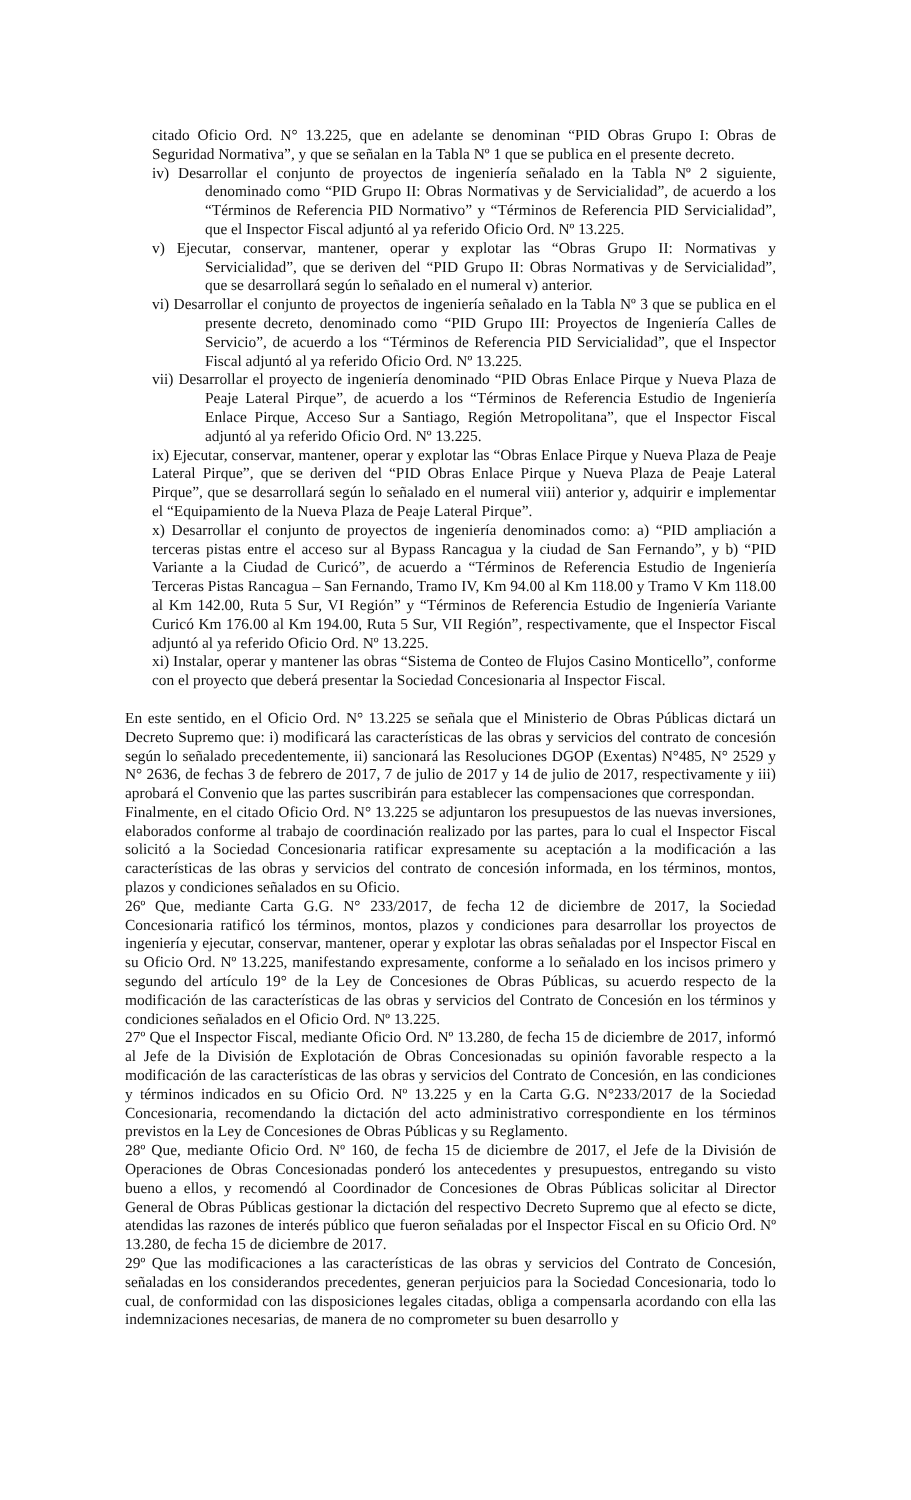citado Oficio Ord. N° 13.225, que en adelante se denominan “PID Obras Grupo I: Obras de Seguridad Normativa”, y que se señalan en la Tabla Nº 1 que se publica en el presente decreto.
iv) Desarrollar el conjunto de proyectos de ingeniería señalado en la Tabla Nº 2 siguiente, denominado como “PID Grupo II: Obras Normativas y de Servicialidad”, de acuerdo a los “Términos de Referencia PID Normativo” y “Términos de Referencia PID Servicialidad”, que el Inspector Fiscal adjuntó al ya referido Oficio Ord. Nº 13.225.
v) Ejecutar, conservar, mantener, operar y explotar las “Obras Grupo II: Normativas y Servicialidad”, que se deriven del “PID Grupo II: Obras Normativas y de Servicialidad”, que se desarrollará según lo señalado en el numeral v) anterior.
vi) Desarrollar el conjunto de proyectos de ingeniería señalado en la Tabla Nº 3 que se publica en el presente decreto, denominado como “PID Grupo III: Proyectos de Ingeniería Calles de Servicio”, de acuerdo a los “Términos de Referencia PID Servicialidad”, que el Inspector Fiscal adjuntó al ya referido Oficio Ord. Nº 13.225.
vii) Desarrollar el proyecto de ingeniería denominado “PID Obras Enlace Pirque y Nueva Plaza de Peaje Lateral Pirque”, de acuerdo a los “Términos de Referencia Estudio de Ingeniería Enlace Pirque, Acceso Sur a Santiago, Región Metropolitana”, que el Inspector Fiscal adjuntó al ya referido Oficio Ord. Nº 13.225.
ix) Ejecutar, conservar, mantener, operar y explotar las “Obras Enlace Pirque y Nueva Plaza de Peaje Lateral Pirque”, que se deriven del “PID Obras Enlace Pirque y Nueva Plaza de Peaje Lateral Pirque”, que se desarrollará según lo señalado en el numeral viii) anterior y, adquirir e implementar el “Equipamiento de la Nueva Plaza de Peaje Lateral Pirque”.
x) Desarrollar el conjunto de proyectos de ingeniería denominados como: a) “PID ampliación a terceras pistas entre el acceso sur al Bypass Rancagua y la ciudad de San Fernando”, y b) “PID Variante a la Ciudad de Curicó”, de acuerdo a “Términos de Referencia Estudio de Ingeniería Terceras Pistas Rancagua – San Fernando, Tramo IV, Km 94.00 al Km 118.00 y Tramo V Km 118.00 al Km 142.00, Ruta 5 Sur, VI Región” y “Términos de Referencia Estudio de Ingeniería Variante Curicó Km 176.00 al Km 194.00, Ruta 5 Sur, VII Región”, respectivamente, que el Inspector Fiscal adjuntó al ya referido Oficio Ord. Nº 13.225.
xi) Instalar, operar y mantener las obras “Sistema de Conteo de Flujos Casino Monticello”, conforme con el proyecto que deberá presentar la Sociedad Concesionaria al Inspector Fiscal.
En este sentido, en el Oficio Ord. N° 13.225 se señala que el Ministerio de Obras Públicas dictará un Decreto Supremo que: i) modificará las características de las obras y servicios del contrato de concesión según lo señalado precedentemente, ii) sancionará las Resoluciones DGOP (Exentas) N°485, N° 2529 y N° 2636, de fechas 3 de febrero de 2017, 7 de julio de 2017 y 14 de julio de 2017, respectivamente y iii) aprobará el Convenio que las partes suscribirán para establecer las compensaciones que correspondan.
Finalmente, en el citado Oficio Ord. N° 13.225 se adjuntaron los presupuestos de las nuevas inversiones, elaborados conforme al trabajo de coordinación realizado por las partes, para lo cual el Inspector Fiscal solicitó a la Sociedad Concesionaria ratificar expresamente su aceptación a la modificación a las características de las obras y servicios del contrato de concesión informada, en los términos, montos, plazos y condiciones señalados en su Oficio.
26º Que, mediante Carta G.G. N° 233/2017, de fecha 12 de diciembre de 2017, la Sociedad Concesionaria ratificó los términos, montos, plazos y condiciones para desarrollar los proyectos de ingeniería y ejecutar, conservar, mantener, operar y explotar las obras señaladas por el Inspector Fiscal en su Oficio Ord. Nº 13.225, manifestando expresamente, conforme a lo señalado en los incisos primero y segundo del artículo 19° de la Ley de Concesiones de Obras Públicas, su acuerdo respecto de la modificación de las características de las obras y servicios del Contrato de Concesión en los términos y condiciones señalados en el Oficio Ord. Nº 13.225.
27º Que el Inspector Fiscal, mediante Oficio Ord. Nº 13.280, de fecha 15 de diciembre de 2017, informó al Jefe de la División de Explotación de Obras Concesionadas su opinión favorable respecto a la modificación de las características de las obras y servicios del Contrato de Concesión, en las condiciones y términos indicados en su Oficio Ord. Nº 13.225 y en la Carta G.G. N°233/2017 de la Sociedad Concesionaria, recomendando la dictación del acto administrativo correspondiente en los términos previstos en la Ley de Concesiones de Obras Públicas y su Reglamento.
28º Que, mediante Oficio Ord. Nº 160, de fecha 15 de diciembre de 2017, el Jefe de la División de Operaciones de Obras Concesionadas ponderó los antecedentes y presupuestos, entregando su visto bueno a ellos, y recomendó al Coordinador de Concesiones de Obras Públicas solicitar al Director General de Obras Públicas gestionar la dictación del respectivo Decreto Supremo que al efecto se dicte, atendidas las razones de interés público que fueron señaladas por el Inspector Fiscal en su Oficio Ord. Nº 13.280, de fecha 15 de diciembre de 2017.
29º Que las modificaciones a las características de las obras y servicios del Contrato de Concesión, señaladas en los considerandos precedentes, generan perjuicios para la Sociedad Concesionaria, todo lo cual, de conformidad con las disposiciones legales citadas, obliga a compensarla acordando con ella las indemnizaciones necesarias, de manera de no comprometer su buen desarrollo y